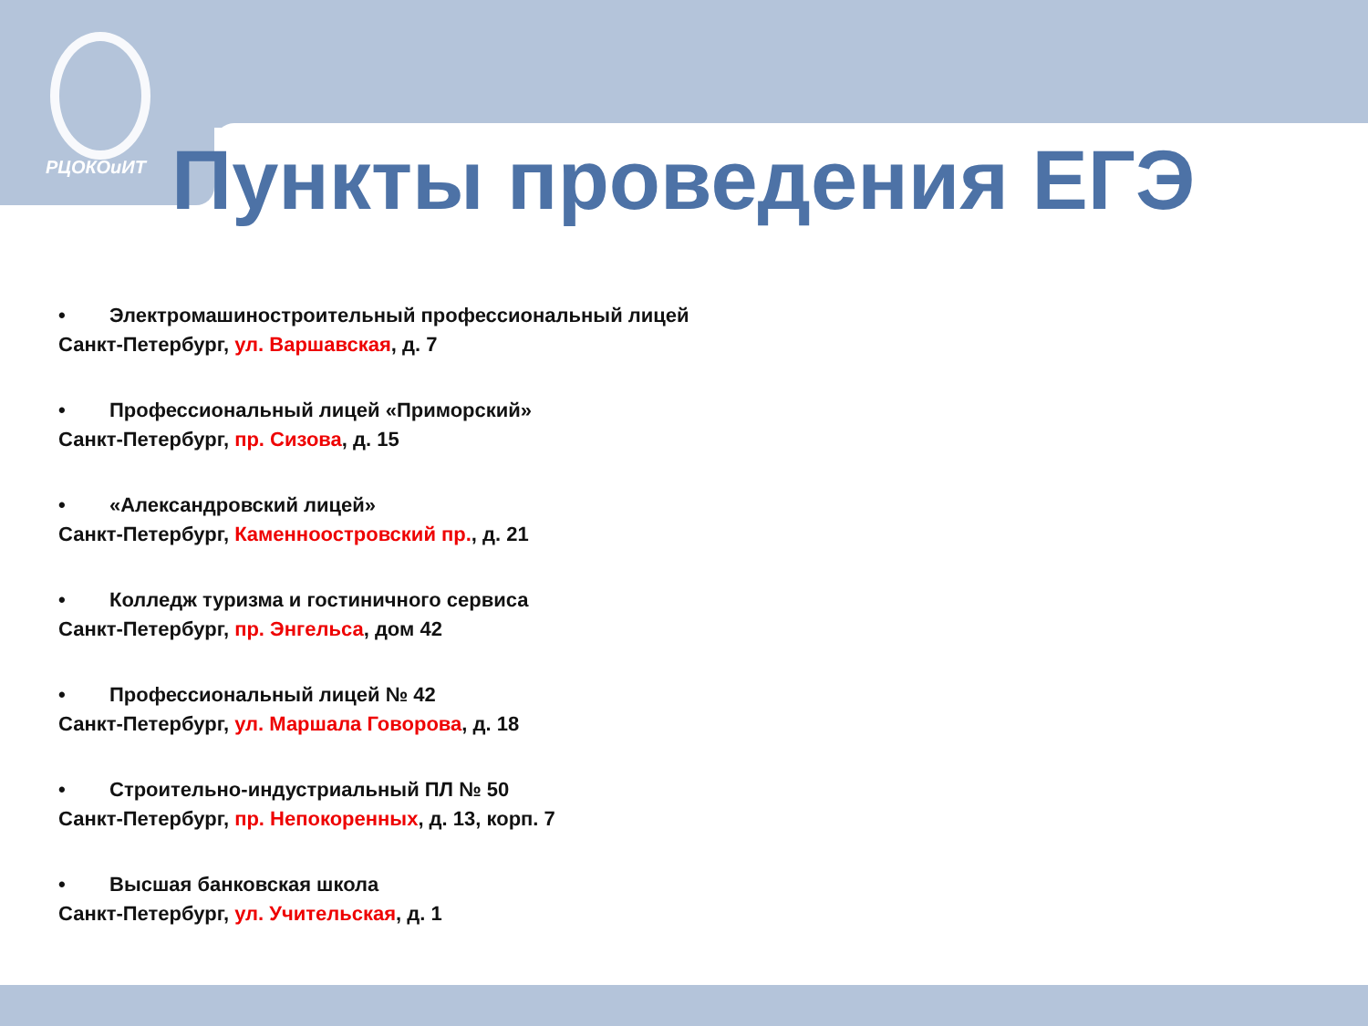РЦОКОиИТ
Пункты проведения ЕГЭ
• Электромашиностроительный профессиональный лицей
Санкт-Петербург, ул. Варшавская, д. 7
• Профессиональный лицей «Приморский»
Санкт-Петербург, пр. Сизова, д. 15
• «Александровский лицей»
Санкт-Петербург, Каменноостровский пр., д. 21
• Колледж туризма и гостиничного сервиса
Санкт-Петербург, пр. Энгельса, дом 42
• Профессиональный лицей № 42
Санкт-Петербург, ул. Маршала Говорова, д. 18
• Строительно-индустриальный ПЛ № 50
Санкт-Петербург, пр. Непокоренных, д. 13, корп. 7
• Высшая банковская школа
Санкт-Петербург, ул. Учительская, д. 1